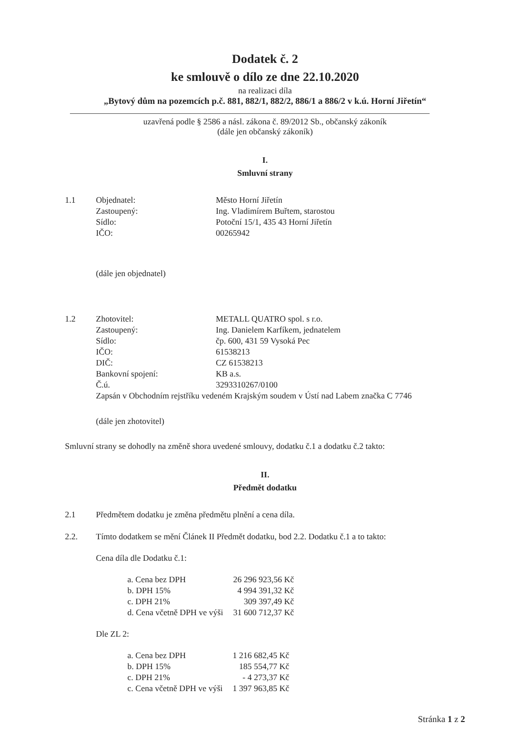Dodatek č. 2
ke smlouvě o dílo ze dne 22.10.2020
na realizaci díla
„Bytový dům na pozemcích p.č. 881, 882/1, 882/2, 886/1 a 886/2 v k.ú. Horní Jiřetín“
uzavřená podle § 2586 a násl. zákona č. 89/2012 Sb., občanský zákoník
(dále jen občanský zákoník)
I.
Smluvní strany
| 1.1 | Objednatel: | Město Horní Jiřetín |
| | Zastoupený: | Ing. Vladimírem Buřtem, starostou |
| | Sídlo: | Potoční 15/1, 435 43 Horní Jiřetín |
| | IČO: | 00265942 |
(dále jen objednatel)
| 1.2 | Zhotovitel: | METALL QUATRO spol. s r.o. |
| | Zastoupený: | Ing. Danielem Karfíkem, jednatelem |
| | Sídlo: | čp. 600, 431 59 Vysoká Pec |
| | IČO: | 61538213 |
| | DIČ: | CZ 61538213 |
| | Bankovní spojení: | KB a.s. |
| | Č.ú. | 3293310267/0100 |
| | Zapsán v Obchodním rejstříku vedeném Krajským soudem v Ústí nad Labem značka C 7746 | |
(dále jen zhotovitel)
Smluvní strany se dohodly na změně shora uvedené smlouvy, dodatku č.1 a dodatku č.2 takto:
II.
Předmět dodatku
| 2.1 | Předmětem dodatku je změna předmětu plnění a cena díla. |
| 2.2. | Tímto dodatkem se mění Článek II Předmět dodatku, bod 2.2. Dodatku č.1 a to takto: |
Cena díla dle Dodatku č.1:
| a. Cena bez DPH | 26 296 923,56 Kč |
| b. DPH 15% | 4 994 391,32 Kč |
| c. DPH 21% | 309 397,49 Kč |
| d. Cena včetně DPH ve výši | 31 600 712,37 Kč |
Dle ZL 2:
| a. Cena bez DPH | 1 216 682,45 Kč |
| b. DPH 15% | 185 554,77 Kč |
| c. DPH 21% | - 4 273,37 Kč |
| c. Cena včetně DPH ve výši | 1 397 963,85 Kč |
Stránka 1 z 2